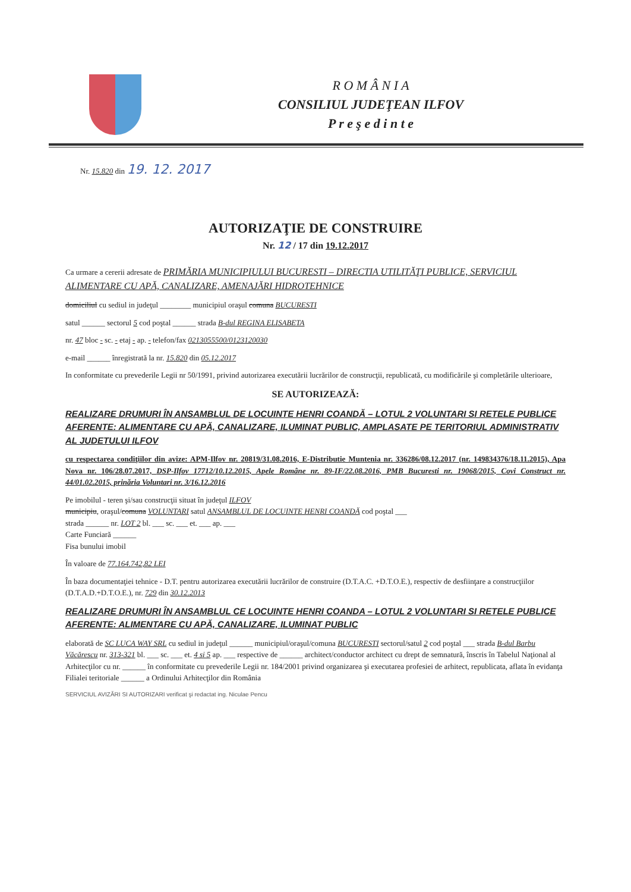R O M Â N I A
CONSILIUL JUDEŢEAN ILFOV
P r e ş e d i n t e
Nr. 15.820 din 19. 12. 2017
AUTORIZAŢIE DE CONSTRUIRE
Nr. 12 / 17 din 19.12.2017
Ca urmare a cererii adresate de PRIMĂRIA MUNICIPIULUI BUCURESTI – DIRECTIA UTILITĂŢI PUBLICE, SERVICIUL ALIMENTARE CU APĂ, CANALIZARE, AMENAJĂRI HIDROTEHNICE
domiciliul cu sediul in judeţul ________ municipiul oraşul comuna BUCURESTI
satul ______ sectorul 5 cod poştal ______ strada B-dul REGINA ELISABETA
nr. 47 bloc - sc. - etaj - ap. - telefon/fax 0213055500/0123120030
e-mail ______ înregistrată la nr. 15.820 din 05.12.2017
In conformitate cu prevederile Legii nr 50/1991, privind autorizarea executării lucrărilor de construcţii, republicată, cu modificările şi completările ulterioare,
SE AUTORIZEAZĂ:
REALIZARE DRUMURI ÎN ANSAMBLUL DE LOCUINTE HENRI COANDĂ – LOTUL 2 VOLUNTARI SI RETELE PUBLICE AFERENTE: ALIMENTARE CU APĂ, CANALIZARE, ILUMINAT PUBLIC, AMPLASATE PE TERITORIUL ADMINISTRATIV AL JUDETULUI ILFOV
cu respectarea condiţiilor din avize: APM-Ilfov nr. 20819/31.08.2016, E-Distributie Muntenia nr. 336286/08.12.2017 (nr. 149834376/18.11.2015), Apa Nova nr. 106/28.07.2017, DSP-Ilfov 17712/10.12.2015, Apele Române nr. 89-IF/22.08.2016, PMB Bucuresti nr. 19068/2015, Covi Construct nr. 44/01.02.2015, prinăria Voluntari nr. 3/16.12.2016
Pe imobilul - teren şi/sau construcţii situat în judeţul ILFOV
municipiu, oraşul/comuna VOLUNTARI satul ANSAMBLUL DE LOCUINTE HENRI COANDĂ cod poştal ___
strada ______ nr. LOT 2 bl. ___ sc. ___ et. ___ ap. ___
Carte Funciară ______
Fisa bunului imobil
În valoare de 77.164.742,82 LEI
În baza documentaţiei tehnice - D.T. pentru autorizarea executării lucrărilor de construire (D.T.A.C. +D.T.O.E.), respectiv de desfiinţare a construcţiilor (D.T.A.D.+D.T.O.E.), nr. 729 din 30.12.2013
REALIZARE DRUMURI ÎN ANSAMBLUL CE LOCUINTE HENRI COANDA – LOTUL 2 VOLUNTARI SI RETELE PUBLICE AFERENTE: ALIMENTARE CU APĂ, CANALIZARE, ILUMINAT PUBLIC
elaborată de SC LUCA WAY SRL cu sediul in judeţul ______ municipiul/oraşul/comuna BUCURESTI sectorul/satul 2 cod poştal ___ strada B-dul Barbu Văcărescu nr. 313-321 bl. ___ sc. ___ et. 4 si 5 ap. ___ respective de ______ architect/conductor architect cu drept de semnatură, înscris în Tabelul Naţional al Arhitecţilor cu nr. ______ în conformitate cu prevederile Legii nr. 184/2001 privind organizarea şi executarea profesiei de arhitect, republicata, aflata în evidanţa Filialei teritoriale ______ a Ordinului Arhitecţilor din România
SERVICIUL AVIZĂRI SI AUTORIZARI verificat şi redactat ing. Niculae Pencu